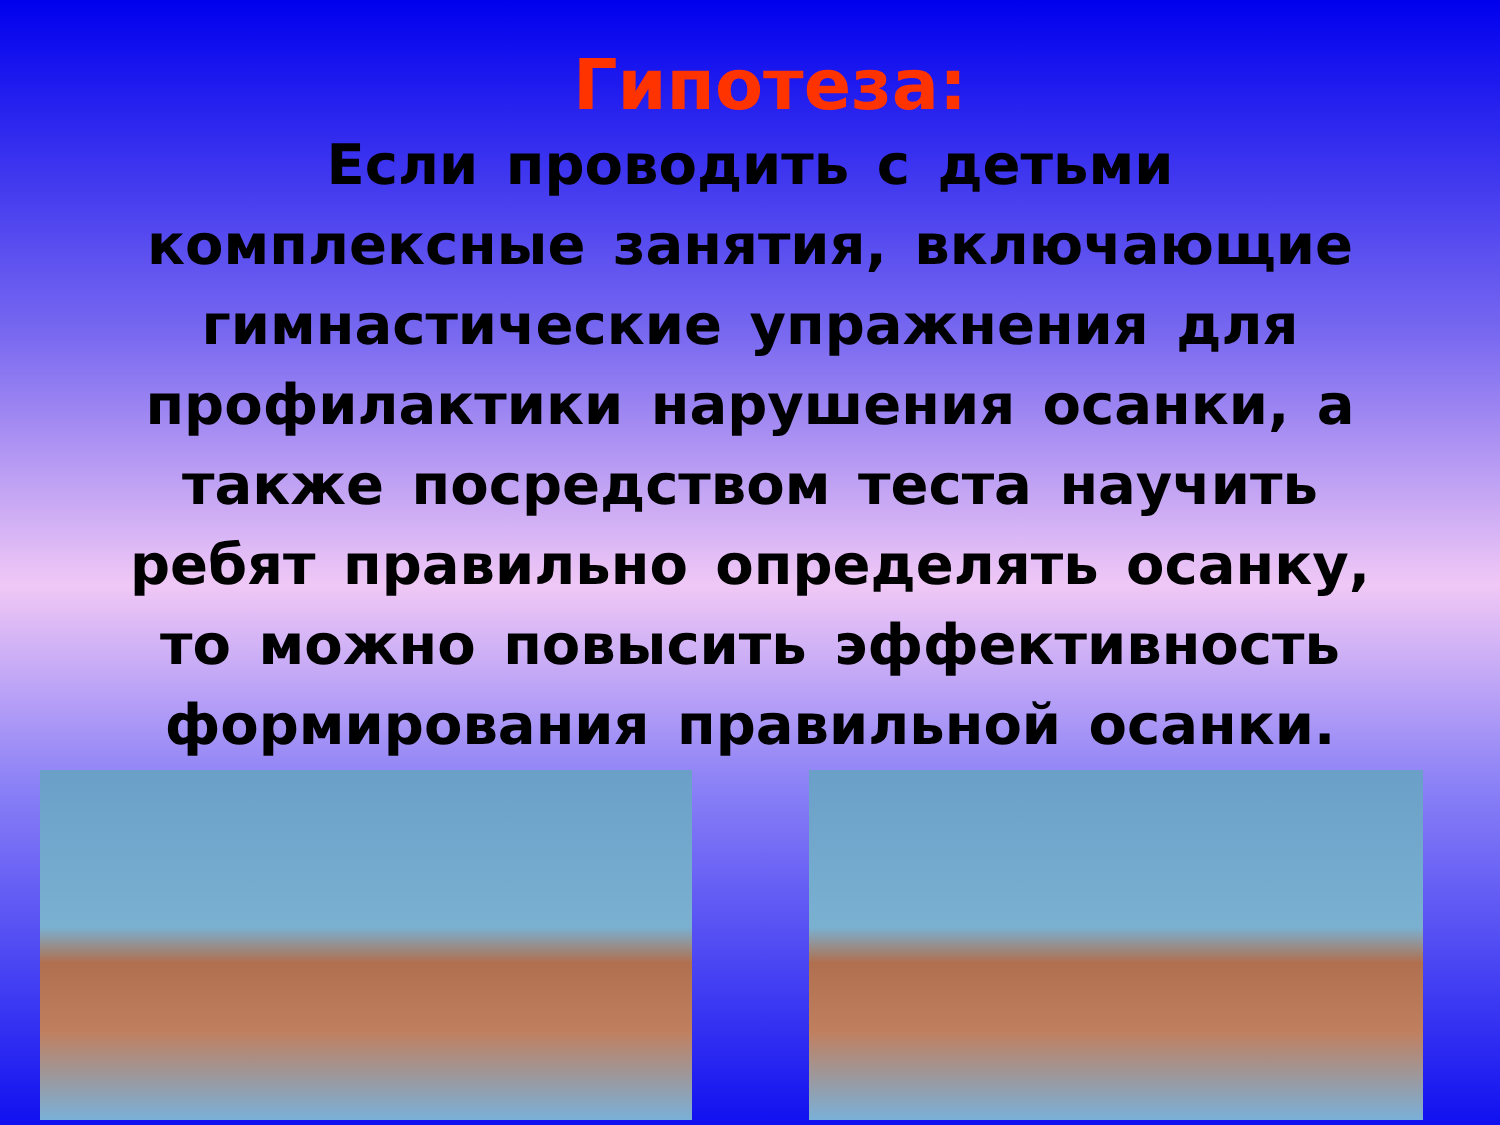Гипотеза:
Если проводить с детьми комплексные занятия, включающие гимнастические упражнения для профилактики нарушения осанки, а также посредством теста научить ребят правильно определять осанку, то можно повысить эффективность формирования правильной осанки.